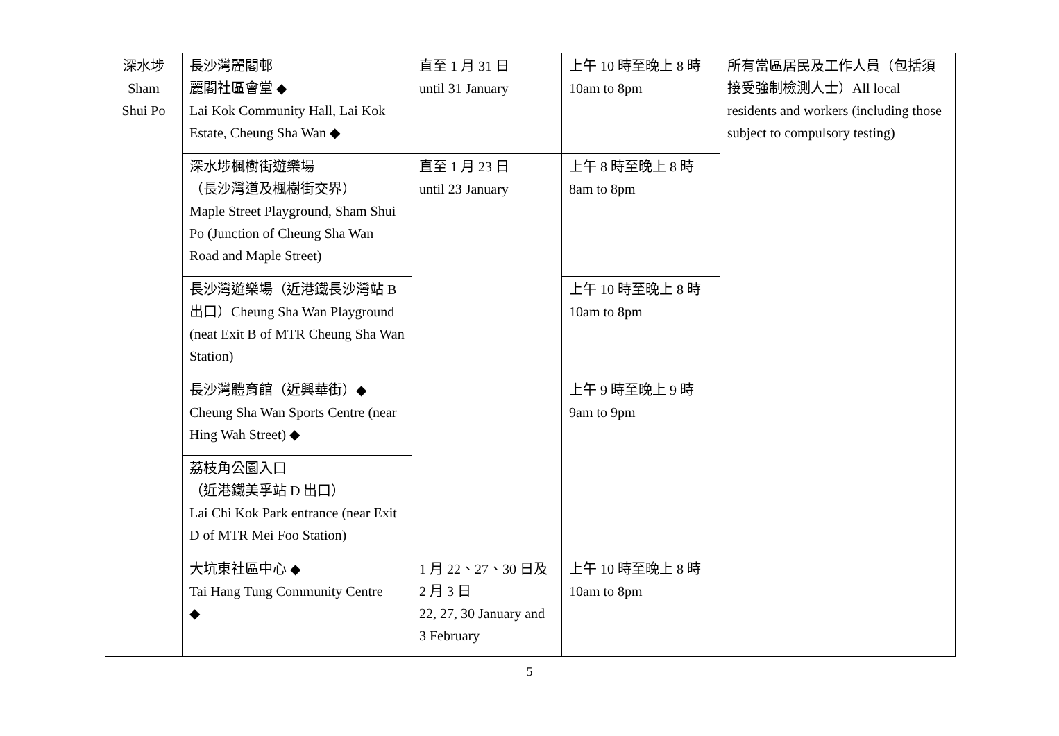| 深水埗 Sham Shui Po | 長沙灣麗閣邨 麗閣社區會堂 ◆ Lai Kok Community Hall, Lai Kok Estate, Cheung Sha Wan ◆ | 直至 1 月 31 日 until 31 January | 上午 10 時至晚上 8 時 10am to 8pm | 所有當區居民及工作人員（包括須接受強制檢測人士）All local residents and workers (including those subject to compulsory testing) |
| | 深水埗楓樹街遊樂場 （長沙灣道及楓樹街交界） Maple Street Playground, Sham Shui Po (Junction of Cheung Sha Wan Road and Maple Street) | 直至 1 月 23 日 until 23 January | 上午 8 時至晚上 8 時 8am to 8pm | |
| | 長沙灣遊樂場（近港鐵長沙灣站 B 出口）Cheung Sha Wan Playground (neat Exit B of MTR Cheung Sha Wan Station) | | 上午 10 時至晚上 8 時 10am to 8pm | |
| | 長沙灣體育館（近興華街）◆ Cheung Sha Wan Sports Centre (near Hing Wah Street) ◆ | | 上午 9 時至晚上 9 時 9am to 9pm | |
| | 荔枝角公園入口 （近港鐵美孚站 D 出口） Lai Chi Kok Park entrance (near Exit D of MTR Mei Foo Station) | | | |
| | 大坑東社區中心 ◆ Tai Hang Tung Community Centre ◆ | 1 月 22、27、30 日及 2 月 3 日 22, 27, 30 January and 3 February | 上午 10 時至晚上 8 時 10am to 8pm | |
5